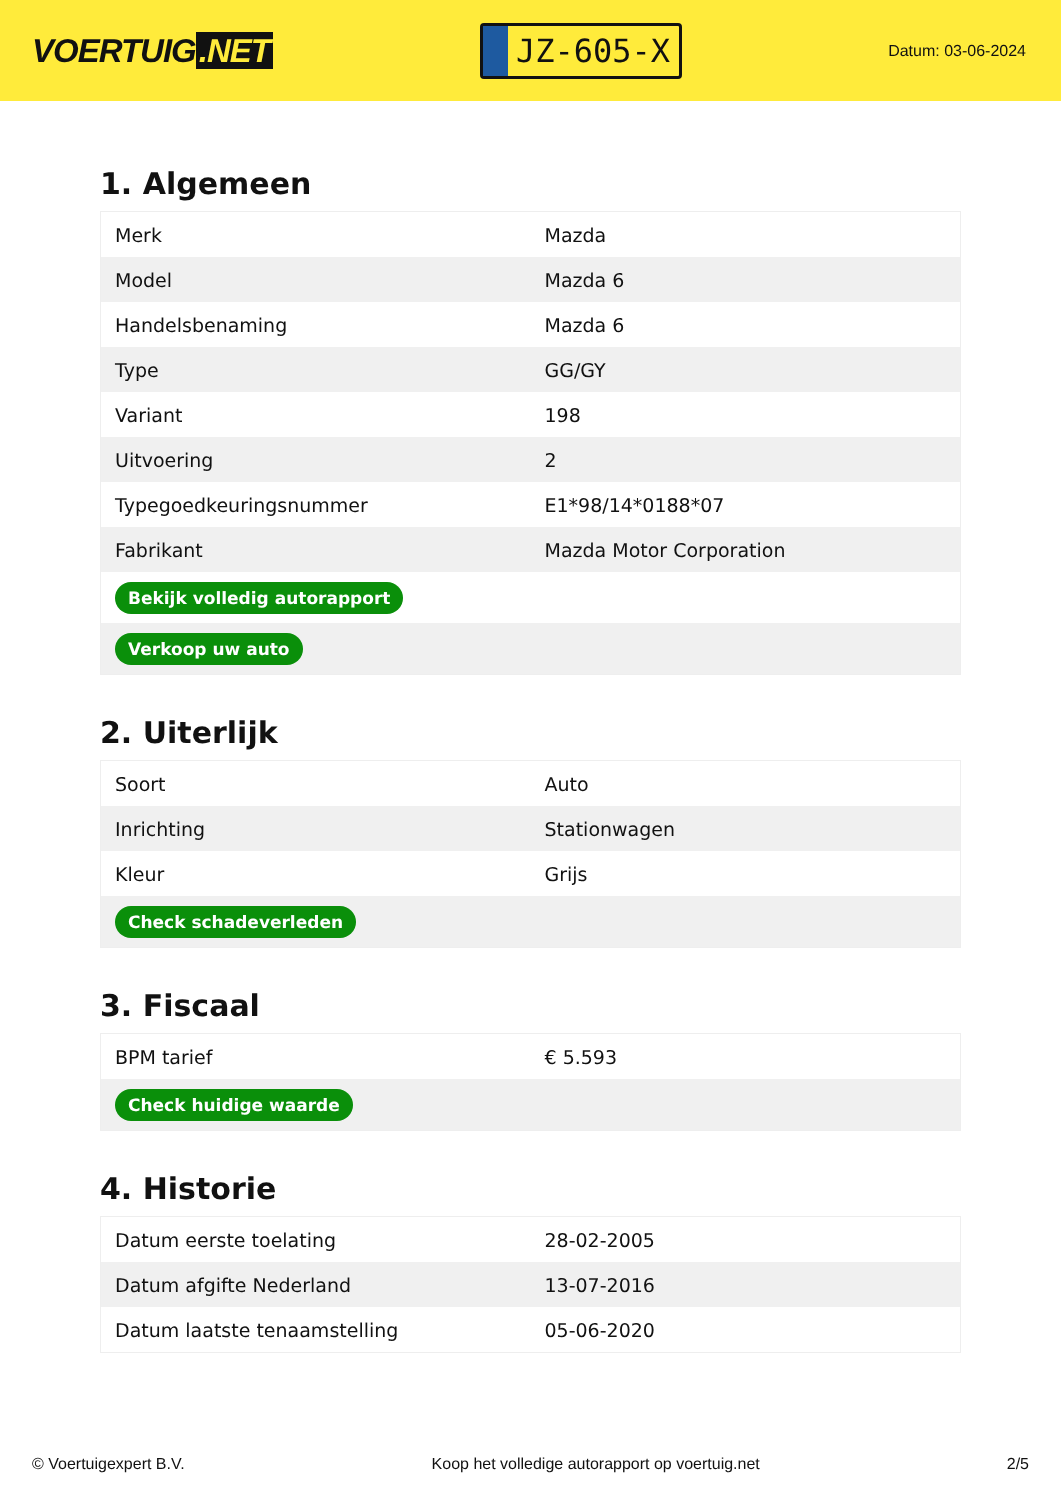VOERTUIG.NET
JZ-605-X
Datum: 03-06-2024
1. Algemeen
| Merk | Mazda |
| Model | Mazda 6 |
| Handelsbenaming | Mazda 6 |
| Type | GG/GY |
| Variant | 198 |
| Uitvoering | 2 |
| Typegoedkeuringsnummer | E1*98/14*0188*07 |
| Fabrikant | Mazda Motor Corporation |
| Bekijk volledig autorapport | |
| Verkoop uw auto | |
2. Uiterlijk
| Soort | Auto |
| Inrichting | Stationwagen |
| Kleur | Grijs |
| Check schadeverleden | |
3. Fiscaal
| BPM tarief | € 5.593 |
| Check huidige waarde | |
4. Historie
| Datum eerste toelating | 28-02-2005 |
| Datum afgifte Nederland | 13-07-2016 |
| Datum laatste tenaamstelling | 05-06-2020 |
© Voertuigexpert B.V. Koop het volledige autorapport op voertuig.net 2/5